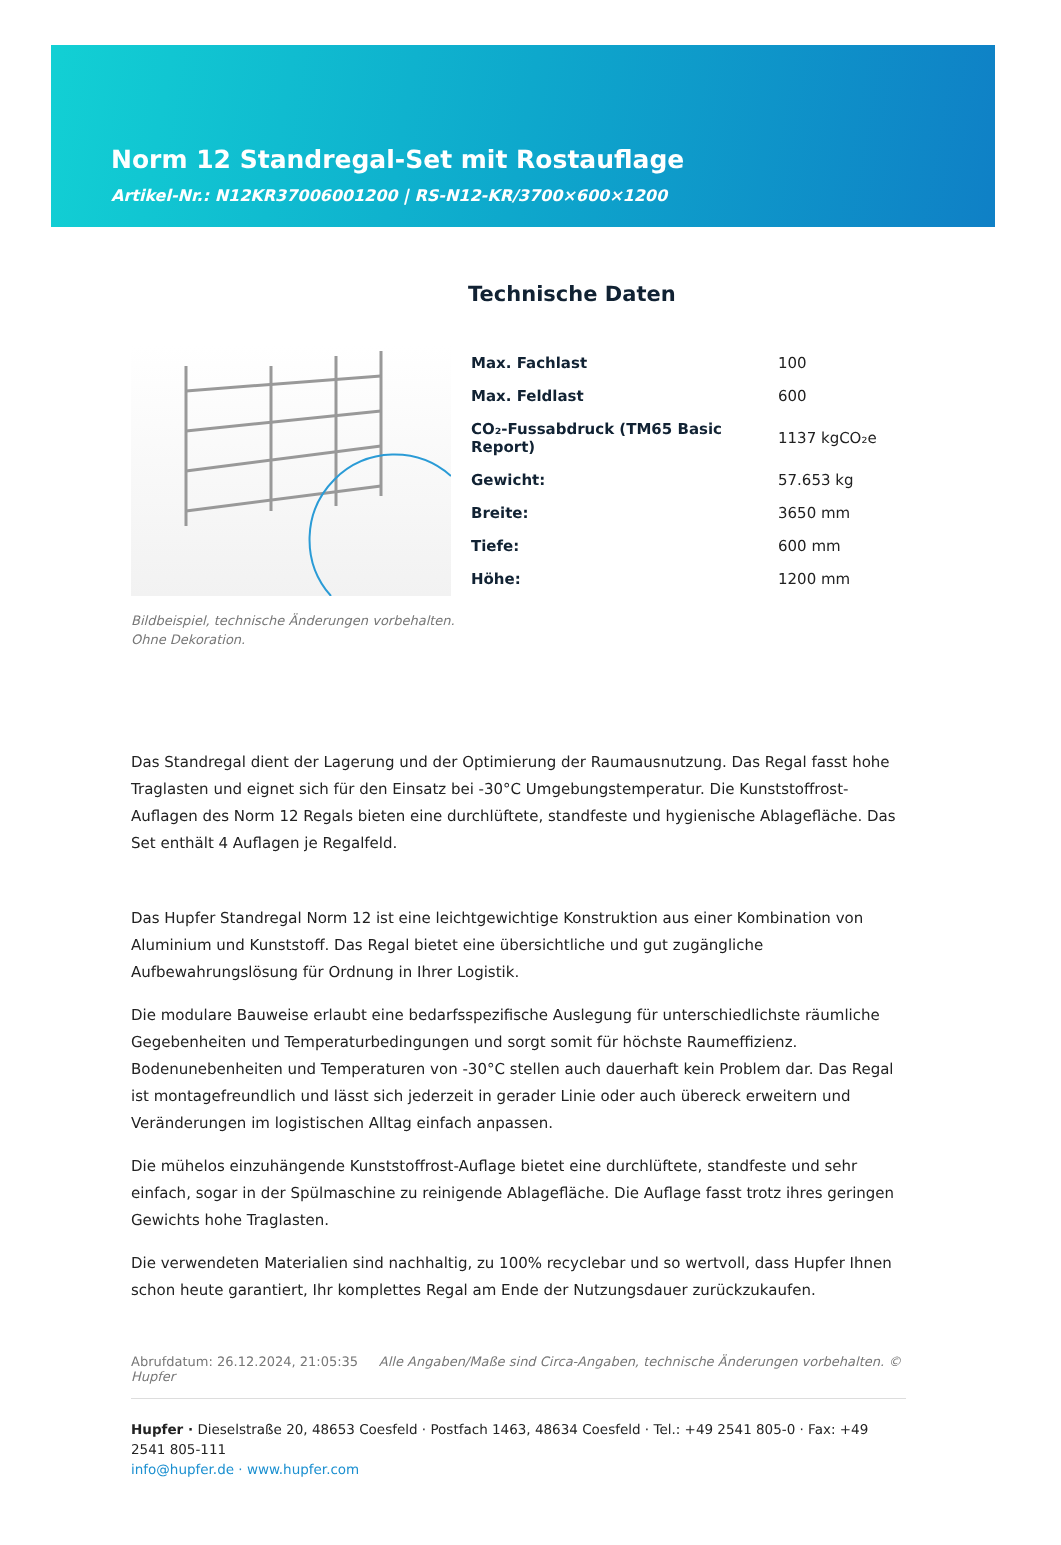Norm 12 Standregal-Set mit Rostauflage
Artikel-Nr.: N12KR37006001200 | RS-N12-KR/3700×600×1200
Technische Daten
| Max. Fachlast | 100 |
| Max. Feldlast | 600 |
| CO₂-Fussabdruck (TM65 Basic Report) | 1137 kgCO₂e |
| Gewicht: | 57.653 kg |
| Breite: | 3650 mm |
| Tiefe: | 600 mm |
| Höhe: | 1200 mm |
Bildbeispiel, technische Änderungen vorbehalten.
Ohne Dekoration.
Das Standregal dient der Lagerung und der Optimierung der Raumausnutzung. Das Regal fasst hohe Traglasten und eignet sich für den Einsatz bei -30°C Umgebungstemperatur. Die Kunststoffrost-Auflagen des Norm 12 Regals bieten eine durchlüftete, standfeste und hygienische Ablagefläche. Das Set enthält 4 Auflagen je Regalfeld.
Das Hupfer Standregal Norm 12 ist eine leichtgewichtige Konstruktion aus einer Kombination von Aluminium und Kunststoff. Das Regal bietet eine übersichtliche und gut zugängliche Aufbewahrungslösung für Ordnung in Ihrer Logistik.
Die modulare Bauweise erlaubt eine bedarfsspezifische Auslegung für unterschiedlichste räumliche Gegebenheiten und Temperaturbedingungen und sorgt somit für höchste Raumeffizienz. Bodenunebenheiten und Temperaturen von -30°C stellen auch dauerhaft kein Problem dar. Das Regal ist montagefreundlich und lässt sich jederzeit in gerader Linie oder auch übereck erweitern und Veränderungen im logistischen Alltag einfach anpassen.
Die mühelos einzuhängende Kunststoffrost-Auflage bietet eine durchlüftete, standfeste und sehr einfach, sogar in der Spülmaschine zu reinigende Ablagefläche. Die Auflage fasst trotz ihres geringen Gewichts hohe Traglasten.
Die verwendeten Materialien sind nachhaltig, zu 100% recyclebar und so wertvoll, dass Hupfer Ihnen schon heute garantiert, Ihr komplettes Regal am Ende der Nutzungsdauer zurückzukaufen.
Abrufdatum: 26.12.2024, 21:05:35 Alle Angaben/Maße sind Circa-Angaben, technische Änderungen vorbehalten. © Hupfer
Hupfer · Dieselstraße 20, 48653 Coesfeld · Postfach 1463, 48634 Coesfeld · Tel.: +49 2541 805-0 · Fax: +49 2541 805-111
info@hupfer.de · www.hupfer.com